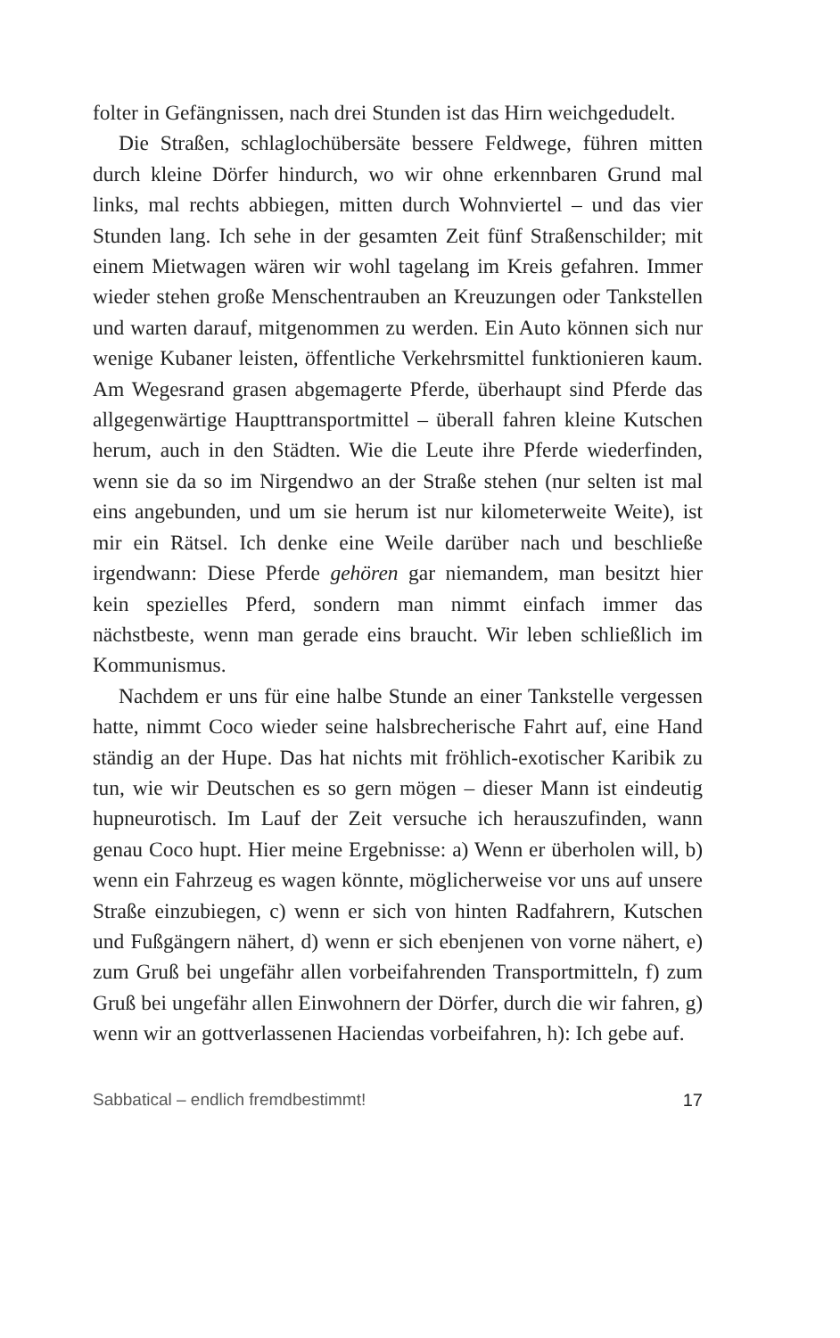folter in Gefängnissen, nach drei Stunden ist das Hirn weichgedudelt.
Die Straßen, schlaglochübersäte bessere Feldwege, führen mitten durch kleine Dörfer hindurch, wo wir ohne erkennbaren Grund mal links, mal rechts abbiegen, mitten durch Wohnviertel – und das vier Stunden lang. Ich sehe in der gesamten Zeit fünf Straßenschilder; mit einem Mietwagen wären wir wohl tagelang im Kreis gefahren. Immer wieder stehen große Menschentrauben an Kreuzungen oder Tankstellen und warten darauf, mitgenommen zu werden. Ein Auto können sich nur wenige Kubaner leisten, öffentliche Verkehrsmittel funktionieren kaum. Am Wegesrand grasen abgemagerte Pferde, überhaupt sind Pferde das allgegenwärtige Haupttransportmittel – überall fahren kleine Kutschen herum, auch in den Städten. Wie die Leute ihre Pferde wiederfinden, wenn sie da so im Nirgendwo an der Straße stehen (nur selten ist mal eins angebunden, und um sie herum ist nur kilometerweite Weite), ist mir ein Rätsel. Ich denke eine Weile darüber nach und beschließe irgendwann: Diese Pferde gehören gar niemandem, man besitzt hier kein spezielles Pferd, sondern man nimmt einfach immer das nächstbeste, wenn man gerade eins braucht. Wir leben schließlich im Kommunismus.
Nachdem er uns für eine halbe Stunde an einer Tankstelle vergessen hatte, nimmt Coco wieder seine halsbrecherische Fahrt auf, eine Hand ständig an der Hupe. Das hat nichts mit fröhlich-exotischer Karibik zu tun, wie wir Deutschen es so gern mögen – dieser Mann ist eindeutig hupneurotisch. Im Lauf der Zeit versuche ich herauszufinden, wann genau Coco hupt. Hier meine Ergebnisse: a) Wenn er überholen will, b) wenn ein Fahrzeug es wagen könnte, möglicherweise vor uns auf unsere Straße einzubiegen, c) wenn er sich von hinten Radfahrern, Kutschen und Fußgängern nähert, d) wenn er sich ebenjenen von vorne nähert, e) zum Gruß bei ungefähr allen vorbeifahrenden Transportmitteln, f) zum Gruß bei ungefähr allen Einwohnern der Dörfer, durch die wir fahren, g) wenn wir an gottverlassenen Haciendas vorbeifahren, h): Ich gebe auf.
Sabbatical – endlich fremdbestimmt! 17